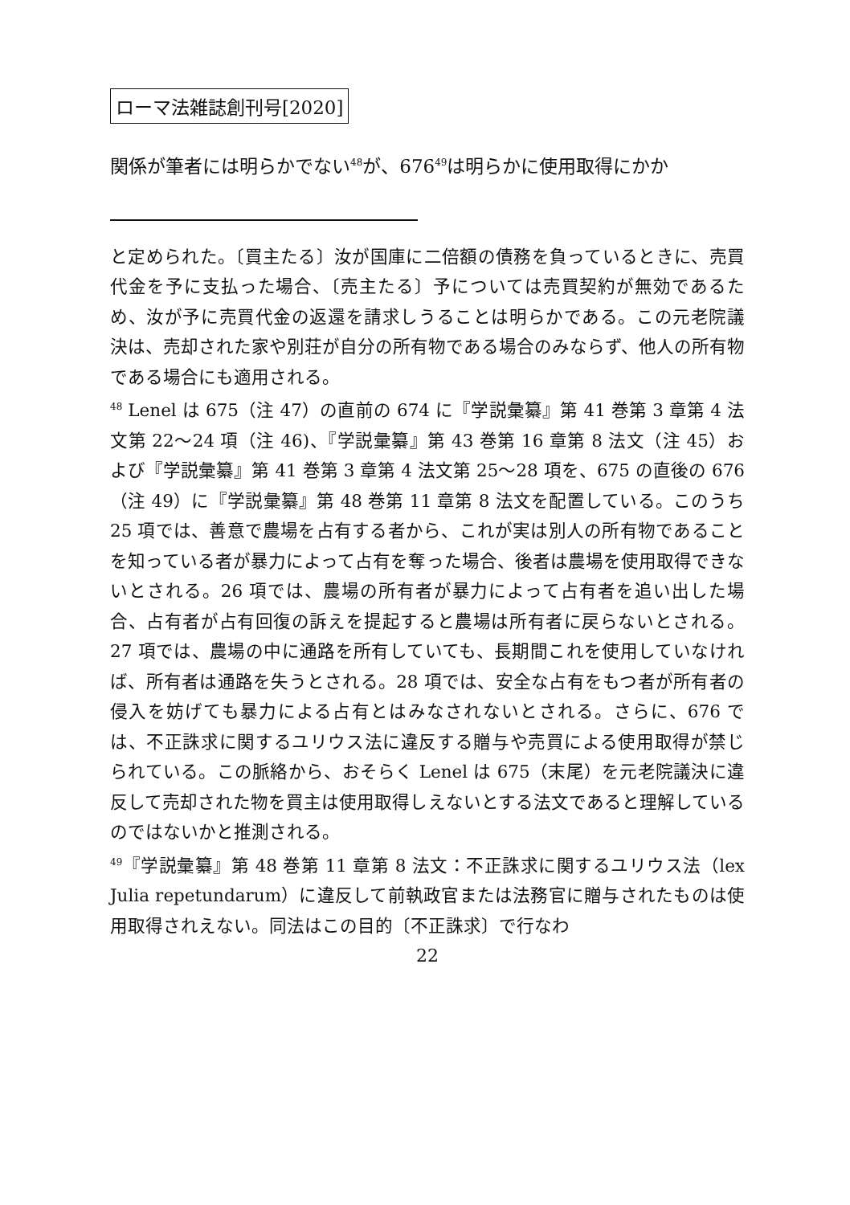ローマ法雑誌創刊号[2020]
関係が筆者には明らかでない<sup>48</sup>が、676<sup>49</sup>は明らかに使用取得にかか
と定められた。〔買主たる〕汝が国庫に二倍額の債務を負っているときに、売買代金を予に支払った場合、〔売主たる〕予については売買契約が無効であるため、汝が予に売買代金の返還を請求しうることは明らかである。この元老院議決は、売却された家や別荘が自分の所有物である場合のみならず、他人の所有物である場合にも適用される。
<sup>48</sup> Lenel は 675（注 47）の直前の 674 に『学説彙纂』第 41 巻第 3 章第 4 法文第 22〜24 項（注 46)、『学説彙纂』第 43 巻第 16 章第 8 法文（注 45）および『学説彙纂』第 41 巻第 3 章第 4 法文第 25〜28 項を、675 の直後の 676（注 49）に『学説彙纂』第 48 巻第 11 章第 8 法文を配置している。このうち 25 項では、善意で農場を占有する者から、これが実は別人の所有物であることを知っている者が暴力によって占有を奪った場合、後者は農場を使用取得できないとされる。26 項では、農場の所有者が暴力によって占有者を追い出した場合、占有者が占有回復の訴えを提起すると農場は所有者に戻らないとされる。27 項では、農場の中に通路を所有していても、長期間これを使用していなければ、所有者は通路を失うとされる。28 項では、安全な占有をもつ者が所有者の侵入を妨げても暴力による占有とはみなされないとされる。さらに、676 では、不正誅求に関するユリウス法に違反する贈与や売買による使用取得が禁じられている。この脈絡から、おそらく Lenel は 675（末尾）を元老院議決に違反して売却された物を買主は使用取得しえないとする法文であると理解しているのではないかと推測される。
<sup>49</sup>『学説彙纂』第 48 巻第 11 章第 8 法文：不正誅求に関するユリウス法（lex Julia repetundarum）に違反して前執政官または法務官に贈与されたものは使用取得されえない。同法はこの目的〔不正誅求〕で行なわ
22